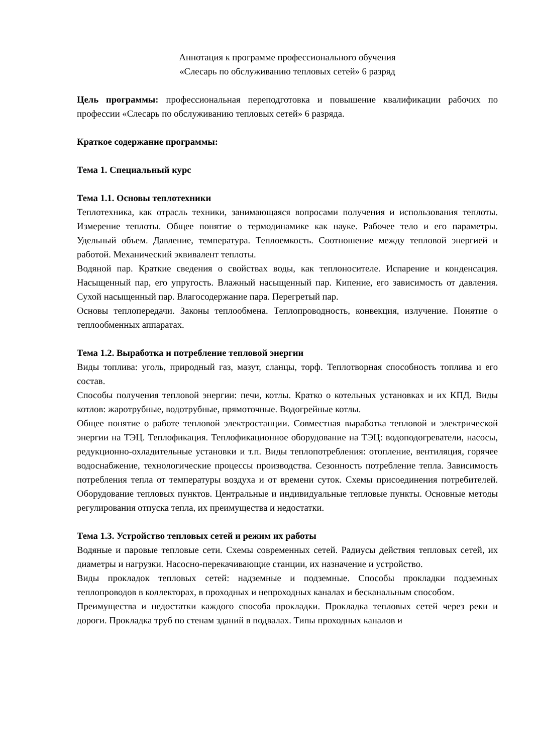Аннотация к программе профессионального обучения
«Слесарь по обслуживанию тепловых сетей» 6 разряд
Цель программы: профессиональная переподготовка и повышение квалификации рабочих по профессии «Слесарь по обслуживанию тепловых сетей» 6 разряда.
Краткое содержание программы:
Тема 1. Специальный курс
Тема 1.1. Основы теплотехники
Теплотехника, как отрасль техники, занимающаяся вопросами получения и использования теплоты. Измерение теплоты. Общее понятие о термодинамике как науке. Рабочее тело и его параметры. Удельный объем. Давление, температура. Теплоемкость. Соотношение между тепловой энергией и работой. Механический эквивалент теплоты.
Водяной пар. Краткие сведения о свойствах воды, как теплоносителе. Испарение и конденсация. Насыщенный пар, его упругость. Влажный насыщенный пар. Кипение, его зависимость от давления. Сухой насыщенный пар. Влагосодержание пара. Перегретый пар.
Основы теплопередачи. Законы теплообмена. Теплопроводность, конвекция, излучение. Понятие о теплообменных аппаратах.
Тема 1.2. Выработка и потребление тепловой энергии
Виды топлива: уголь, природный газ, мазут, сланцы, торф. Теплотворная способность топлива и его состав.
Способы получения тепловой энергии: печи, котлы. Кратко о котельных установках и их КПД. Виды котлов: жаротрубные, водотрубные, прямоточные. Водогрейные котлы.
Общее понятие о работе тепловой электростанции. Совместная выработка тепловой и электрической энергии на ТЭЦ. Теплофикация. Теплофикационное оборудование на ТЭЦ: водоподогреватели, насосы, редукционно-охладительные установки и т.п. Виды теплопотребления: отопление, вентиляция, горячее водоснабжение, технологические процессы производства. Сезонность потребление тепла. Зависимость потребления тепла от температуры воздуха и от времени суток. Схемы присоединения потребителей. Оборудование тепловых пунктов. Центральные и индивидуальные тепловые пункты. Основные методы регулирования отпуска тепла, их преимущества и недостатки.
Тема 1.3. Устройство тепловых сетей и режим их работы
Водяные и паровые тепловые сети. Схемы современных сетей. Радиусы действия тепловых сетей, их диаметры и нагрузки. Насосно-перекачивающие станции, их назначение и устройство.
Виды прокладок тепловых сетей: надземные и подземные. Способы прокладки подземных теплопроводов в коллекторах, в проходных и непроходных каналах и бесканальным способом.
Преимущества и недостатки каждого способа прокладки. Прокладка тепловых сетей через реки и дороги. Прокладка труб по стенам зданий в подвалах. Типы проходных каналов и